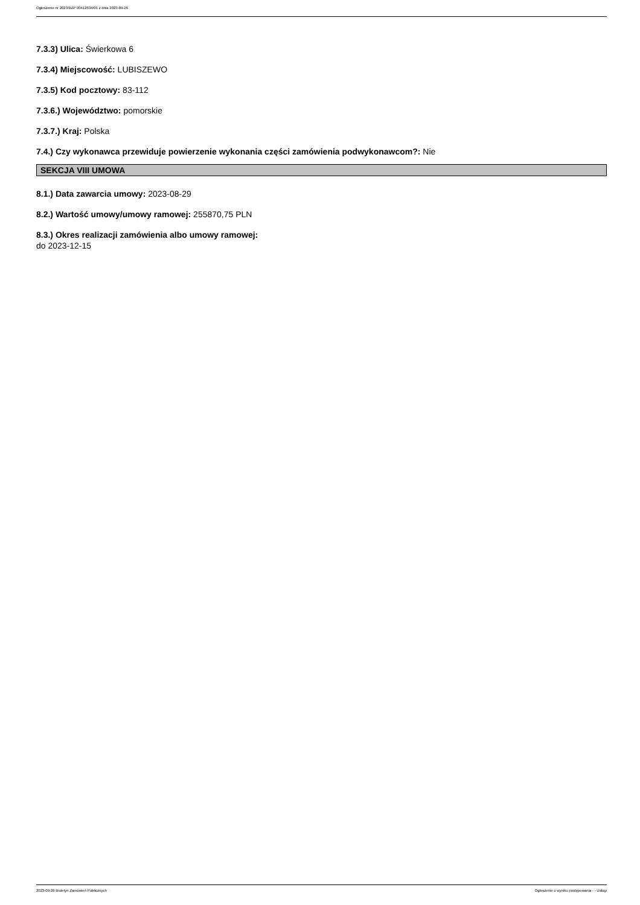Ogłoszenie nr 2023/BZP 00412634/01 z dnia 2023-09-26
7.3.3) Ulica: Świerkowa 6
7.3.4) Miejscowość: LUBISZEWO
7.3.5) Kod pocztowy: 83-112
7.3.6.) Województwo: pomorskie
7.3.7.) Kraj: Polska
7.4.) Czy wykonawca przewiduje powierzenie wykonania części zamówienia podwykonawcom?: Nie
SEKCJA VIII UMOWA
8.1.) Data zawarcia umowy: 2023-08-29
8.2.) Wartość umowy/umowy ramowej: 255870,75 PLN
8.3.) Okres realizacji zamówienia albo umowy ramowej:
do 2023-12-15
2023-09-26 Biuletyn Zamówień Publicznych Ogłoszenie o wyniku postępowania - - Usługi